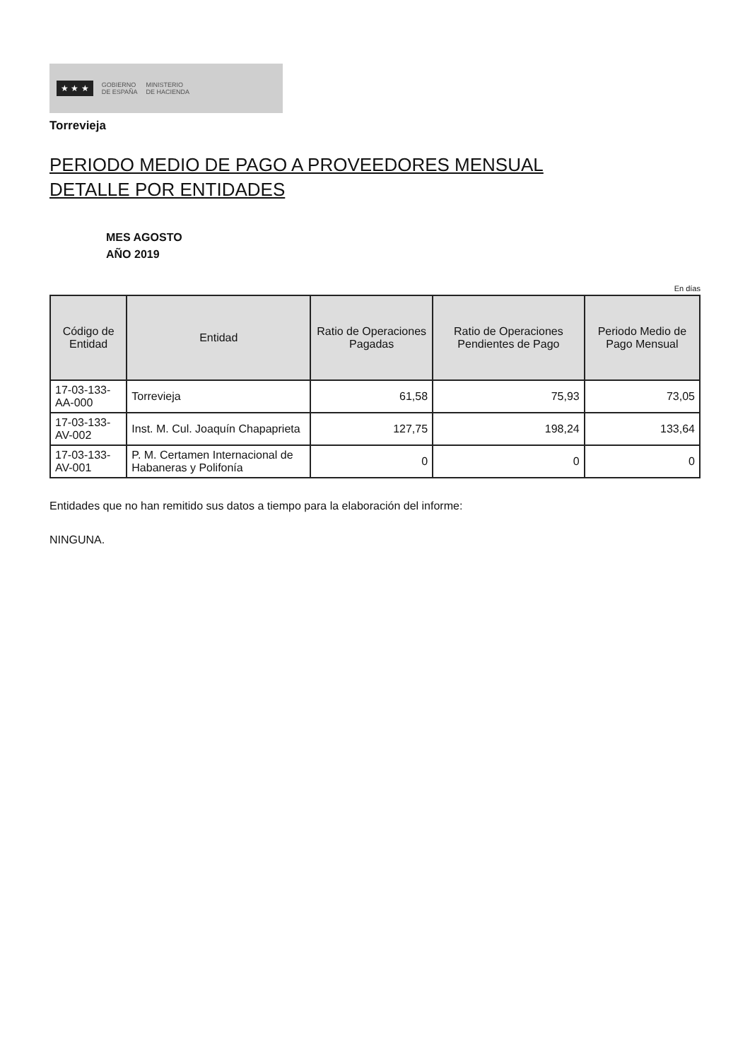★ ★ ★ GOBIERNO
DE ESPAÑA MINISTERIO
DE HACIENDA
Torrevieja
PERIODO MEDIO DE PAGO A PROVEEDORES MENSUAL
DETALLE POR ENTIDADES
MES AGOSTO
AÑO 2019
En días
| Código de Entidad | Entidad | Ratio de Operaciones Pagadas | Ratio de Operaciones Pendientes de Pago | Periodo Medio de Pago Mensual |
| --- | --- | --- | --- | --- |
| 17-03-133-AA-000 | Torrevieja | 61,58 | 75,93 | 73,05 |
| 17-03-133-AV-002 | Inst. M. Cul. Joaquín Chapaprieta | 127,75 | 198,24 | 133,64 |
| 17-03-133-AV-001 | P. M. Certamen Internacional de Habaneras y Polifonía | 0 | 0 | 0 |
Entidades que no han remitido sus datos a tiempo para la elaboración del informe:
NINGUNA.